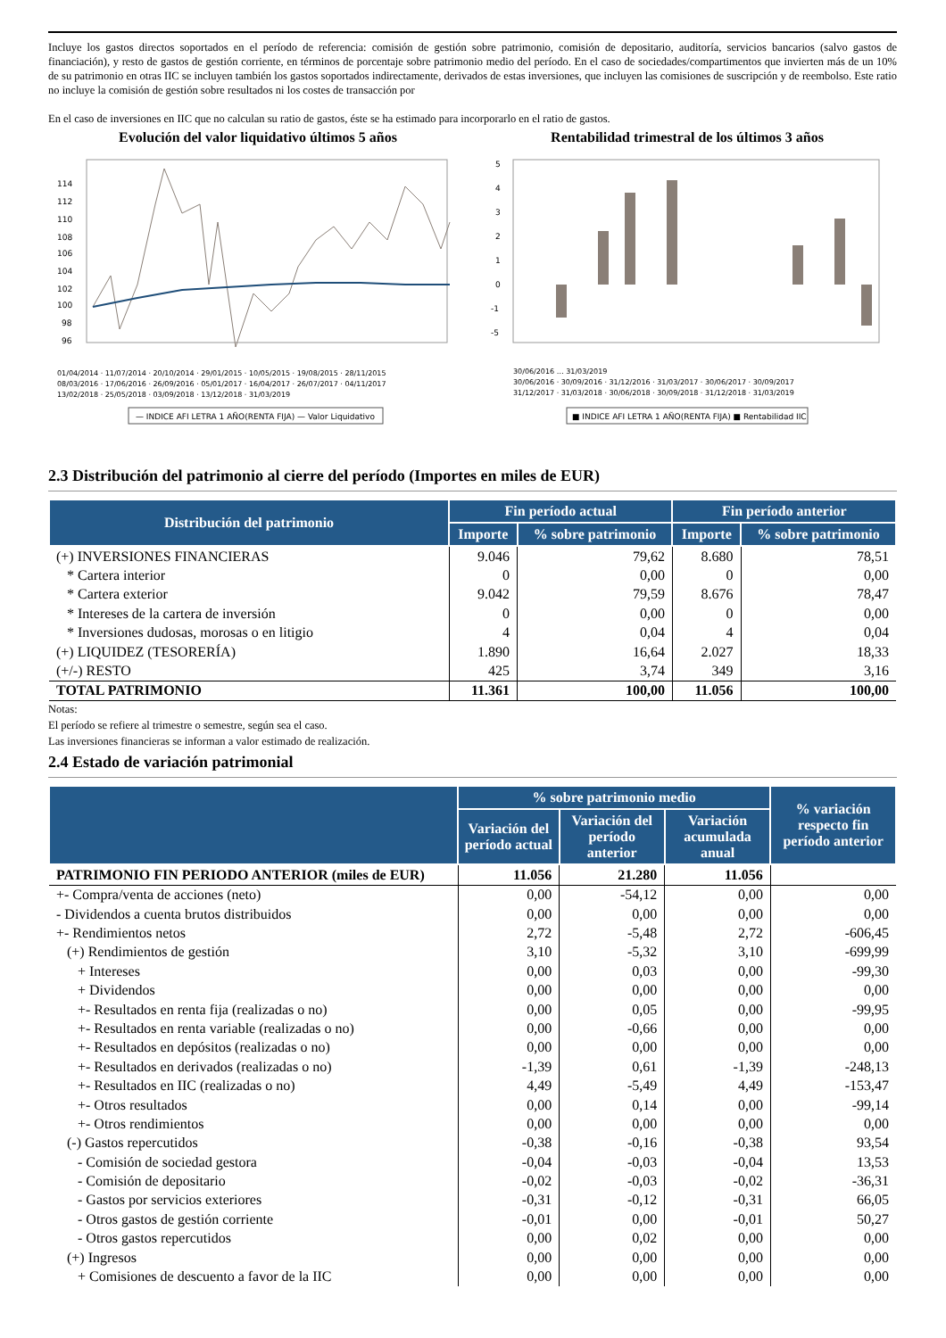Incluye los gastos directos soportados en el período de referencia: comisión de gestión sobre patrimonio, comisión de depositario, auditoría, servicios bancarios (salvo gastos de financiación), y resto de gastos de gestión corriente, en términos de porcentaje sobre patrimonio medio del período. En el caso de sociedades/compartimentos que invierten más de un 10% de su patrimonio en otras IIC se incluyen también los gastos soportados indirectamente, derivados de estas inversiones, que incluyen las comisiones de suscripción y de reembolso. Este ratio no incluye la comisión de gestión sobre resultados ni los costes de transacción por
En el caso de inversiones en IIC que no calculan su ratio de gastos, éste se ha estimado para incorporarlo en el ratio de gastos.
Evolución del valor liquidativo últimos 5 años
114
112
110
108
106
104
102
100
98
96
01/04/2014 · 11/07/2014 · 20/10/2014 · 29/01/2015 · 10/05/2015 · 19/08/2015 · 28/11/2015
08/03/2016 · 17/06/2016 · 26/09/2016 · 05/01/2017 · 16/04/2017 · 26/07/2017 · 04/11/2017
13/02/2018 · 25/05/2018 · 03/09/2018 · 13/12/2018 · 31/03/2019
— INDICE AFI LETRA 1 AÑO(RENTA FIJA) — Valor Liquidativo
Rentabilidad trimestral de los últimos 3 años
5
4
3
2
1
0
-1
-5
30/06/2016 … 31/03/2019
30/06/2016 · 30/09/2016 · 31/12/2016 · 31/03/2017 · 30/06/2017 · 30/09/2017
31/12/2017 · 31/03/2018 · 30/06/2018 · 30/09/2018 · 31/12/2018 · 31/03/2019
■ INDICE AFI LETRA 1 AÑO(RENTA FIJA) ■ Rentabilidad IIC
2.3 Distribución del patrimonio al cierre del período (Importes en miles de EUR)
| Distribución del patrimonio | Fin período actual | | Fin período anterior | |
| --- | --- | --- | --- | --- |
| | Importe | % sobre patrimonio | Importe | % sobre patrimonio |
| (+) INVERSIONES FINANCIERAS | 9.046 | 79,62 | 8.680 | 78,51 |
| * Cartera interior | 0 | 0,00 | 0 | 0,00 |
| * Cartera exterior | 9.042 | 79,59 | 8.676 | 78,47 |
| * Intereses de la cartera de inversión | 0 | 0,00 | 0 | 0,00 |
| * Inversiones dudosas, morosas o en litigio | 4 | 0,04 | 4 | 0,04 |
| (+) LIQUIDEZ (TESORERÍA) | 1.890 | 16,64 | 2.027 | 18,33 |
| (+/-) RESTO | 425 | 3,74 | 349 | 3,16 |
| TOTAL PATRIMONIO | 11.361 | 100,00 | 11.056 | 100,00 |
Notas:
El período se refiere al trimestre o semestre, según sea el caso.
Las inversiones financieras se informan a valor estimado de realización.
2.4 Estado de variación patrimonial
| | % sobre patrimonio medio | | | % variación respecto fin período anterior |
| --- | --- | --- | --- | --- |
| | Variación del período actual | Variación del período anterior | Variación acumulada anual | |
| PATRIMONIO FIN PERIODO ANTERIOR (miles de EUR) | 11.056 | 21.280 | 11.056 | |
| +- Compra/venta de acciones (neto) | 0,00 | -54,12 | 0,00 | 0,00 |
| - Dividendos a cuenta brutos distribuidos | 0,00 | 0,00 | 0,00 | 0,00 |
| +- Rendimientos netos | 2,72 | -5,48 | 2,72 | -606,45 |
| (+) Rendimientos de gestión | 3,10 | -5,32 | 3,10 | -699,99 |
| + Intereses | 0,00 | 0,03 | 0,00 | -99,30 |
| + Dividendos | 0,00 | 0,00 | 0,00 | 0,00 |
| +- Resultados en renta fija (realizadas o no) | 0,00 | 0,05 | 0,00 | -99,95 |
| +- Resultados en renta variable (realizadas o no) | 0,00 | -0,66 | 0,00 | 0,00 |
| +- Resultados en depósitos (realizadas o no) | 0,00 | 0,00 | 0,00 | 0,00 |
| +- Resultados en derivados (realizadas o no) | -1,39 | 0,61 | -1,39 | -248,13 |
| +- Resultados en IIC (realizadas o no) | 4,49 | -5,49 | 4,49 | -153,47 |
| +- Otros resultados | 0,00 | 0,14 | 0,00 | -99,14 |
| +- Otros rendimientos | 0,00 | 0,00 | 0,00 | 0,00 |
| (-) Gastos repercutidos | -0,38 | -0,16 | -0,38 | 93,54 |
| - Comisión de sociedad gestora | -0,04 | -0,03 | -0,04 | 13,53 |
| - Comisión de depositario | -0,02 | -0,03 | -0,02 | -36,31 |
| - Gastos por servicios exteriores | -0,31 | -0,12 | -0,31 | 66,05 |
| - Otros gastos de gestión corriente | -0,01 | 0,00 | -0,01 | 50,27 |
| - Otros gastos repercutidos | 0,00 | 0,02 | 0,00 | 0,00 |
| (+) Ingresos | 0,00 | 0,00 | 0,00 | 0,00 |
| + Comisiones de descuento a favor de la IIC | 0,00 | 0,00 | 0,00 | 0,00 |